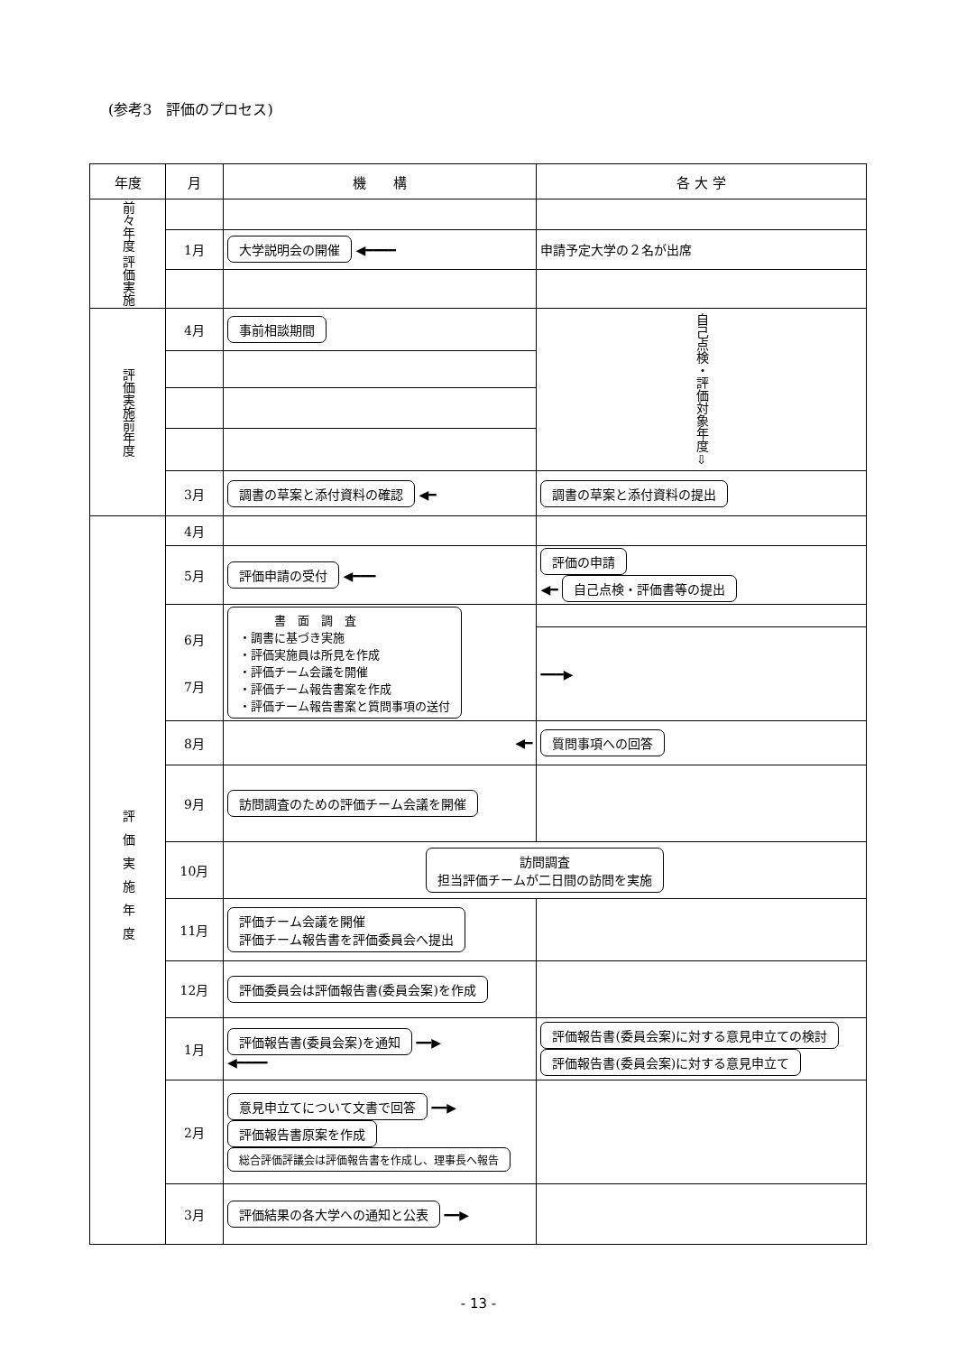(参考3　評価のプロセス)
| 年度 | 月 | 機 構 | 各 大 学 |
| --- | --- | --- | --- |
| 前々年度 評価実施 | | | |
| | 1月 | 大学説明会の開催 ◀━━━━ | 申請予定大学の２名が出席 |
| 評価実施前年度 | 4月 | 事前相談期間 | 自己点検・評価対象年度 ⇩ |
| | 3月 | 調書の草案と添付資料の確認 ◀━ | 調書の草案と添付資料の提出 |
| 評価実施年度 | 4月 | | |
| | 5月 | 評価申請の受付 ◀━━━ | 評価の申請 ◀━ 自己点検・評価書等の提出 |
| | 6月 7月 | 書 面 調 査 ・調書に基づき実施 ・評価実施員は所見を作成 ・評価チーム会議を開催 ・評価チーム報告書案を作成 ・評価チーム報告書案と質問事項の送付 | |
| | | | ━━━▶ |
| | 8月 | ◀━ | 質問事項への回答 |
| | 9月 | 訪問調査のための評価チーム会議を開催 | |
| | 10月 | 訪問調査 担当評価チームが二日間の訪問を実施 | |
| | 11月 | 評価チーム会議を開催 評価チーム報告書を評価委員会へ提出 | |
| | 12月 | 評価委員会は評価報告書(委員会案)を作成 | |
| | 1月 | 評価報告書(委員会案)を通知 ━━▶ ◀━━━━ | 評価報告書(委員会案)に対する意見申立ての検討 評価報告書(委員会案)に対する意見申立て |
| | 2月 | 意見申立てについて文書で回答 ━━▶ 評価報告書原案を作成 総合評価評議会は評価報告書を作成し、理事長へ報告 | |
| | 3月 | 評価結果の各大学への通知と公表 ━━▶ | |
- 13 -